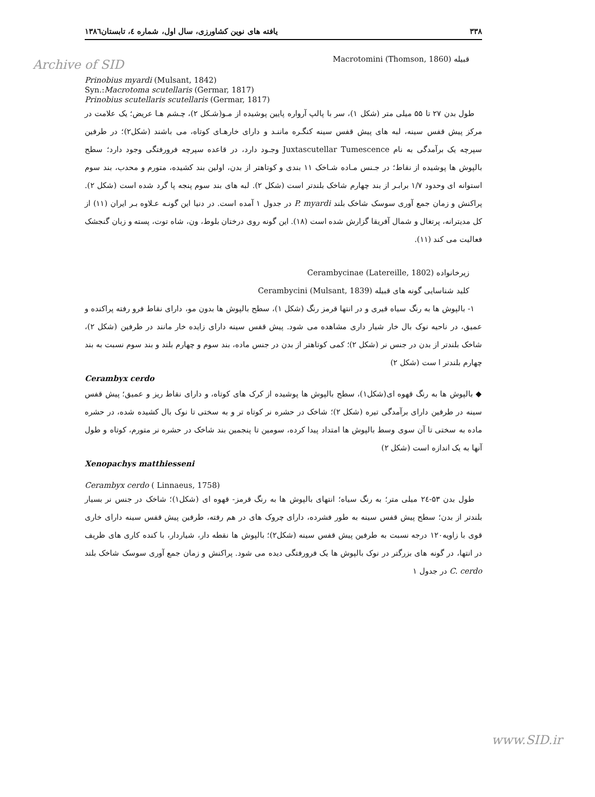Archive of SID
۳۳۸ یافته های نوین کشاورزی، سال اول، شماره ٤، تابستان۱۳۸٦
قبیله Macrotomini (Thomson, 1860)
Prinobius myardi (Mulsant, 1842)
Syn.:Macrotoma scutellaris (Germar, 1817)
Prinobius scutellaris scutellaris (Germar, 1817)
 طول بدن ۲۷ تا ۵۵ میلی متر (شکل ۱)، سر با پالپ آرواره پایین پوشیده از مـو(شـکل ۲)، چـشم هـا عریض؛ یک علامت در مرکز پیش قفس سینه، لبه های پیش قفس سینه کنگـره ماننـد و دارای خارهـای کوتاه، می باشند (شکل۲)؛ در طرفین سپرچه یک برآمدگی به نام Juxtascutellar Tumescence وجـود دارد، در قاعده سپرچه فرورفتگی وجود دارد؛ سطح بالپوش ها پوشیده از نقاط؛ در جـنس مـاده شـاخک ۱۱ بندی و کوتاهتر از بدن، اولین بند کشیده، متورم و محدب، بند سوم استوانه ای وحدود ۱/۷ برابـر از بند چهارم شاخک بلندتر است (شکل ۲). لبه های بند سوم پنجه پا گرد شده است (شکل ۲). پراکنش و زمان جمع آوری سوسک شاخک بلند P. myardi در جدول ۱ آمده است. در دنیا این گونـه عـلاوه بـر ایران (۱۱) از کل مدیترانه، پرتغال و شمال آفریقا گزارش شده است (۱۸). این گونه روی درختان بلوط، ون، شاه توت، پسته و زبان گنجشک فعالیت می کند (۱۱).
زیرخانواده Cerambycinae (Latereille, 1802)
کلید شناسایی گونه های قبیله Cerambycini (Mulsant, 1839)
 ۱- بالپوش ها به رنگ سیاه قیری و در انتها قرمز رنگ (شکل ۱)، سطح بالپوش ها بدون مو، دارای نقاط فرو رفته پراکنده و عمیق، در ناحیه نوک بال خار شیار داری مشاهده می شود. پیش قفس سینه دارای زایده خار مانند در طرفین (شکل ۲)، شاخک بلندتر از بدن در جنس نر (شکل ۲)؛ کمی کوتاهتر از بدن در جنس ماده، بند سوم و چهارم بلند و بند سوم نسبت به بند چهارم بلندتر ا ست (شکل ۲)
Cerambyx cerdo
◆ بالپوش ها به رنگ قهوه ای(شکل۱)، سطح بالپوش ها پوشیده از کرک های کوتاه، و دارای نقاط ریز و عمیق؛ پیش قفس سینه در طرفین دارای برآمدگی تیره (شکل ۲)؛ شاخک در حشره نر کوتاه تر و به سختی تا نوک بال کشیده شده، در حشره ماده به سختی تا آن سوی وسط بالپوش ها امتداد پیدا کرده، سومین تا پنجمین بند شاخک در حشره نر متورم، کوتاه و طول آنها به یک اندازه است (شکل ۲)
Xenopachys matthiesseni
Cerambyx cerdo ( Linnaeus, 1758)
 طول بدن ۵۳-۲٤ میلی متر؛ به رنگ سیاه؛ انتهای بالپوش ها به رنگ قرمز- قهوه ای (شکل۱)؛ شاخک در جنس نر بسیار بلندتر از بدن؛ سطح پیش قفس سینه به طور فشرده، دارای چروک های در هم رفته، طرفین پیش قفس سینه دارای خاری قوی با زاویه۱۲۰ درجه نسبت به طرفین پیش قفس سینه (شکل۲)؛ بالپوش ها نقطه دار، شیاردار، با کنده کاری های ظریف در انتها، در گونه های بزرگتر در نوک بالپوش ها یک فرورفتگی دیده می شود. پراکنش و زمان جمع آوری سوسک شاخک بلند C. cerdo در جدول ۱
www.SID.ir